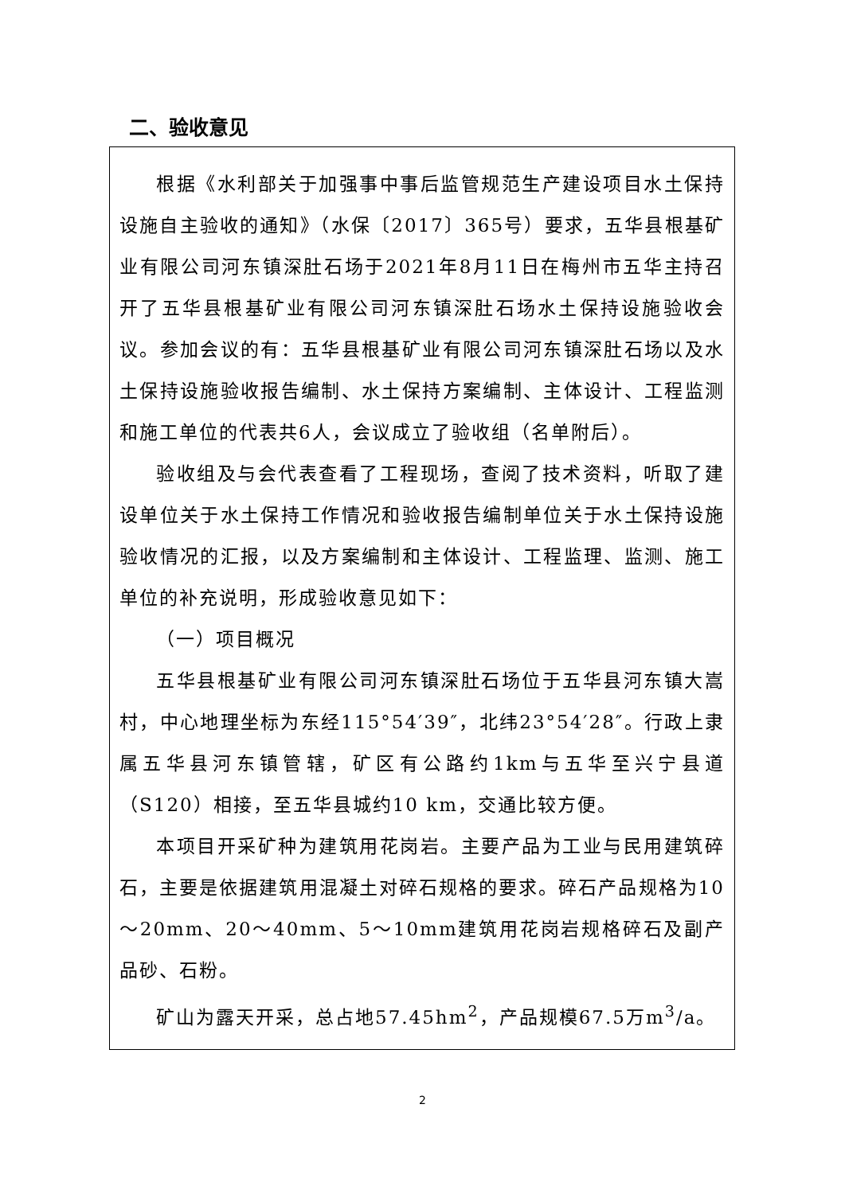二、验收意见
根据《水利部关于加强事中事后监管规范生产建设项目水土保持设施自主验收的通知》（水保〔2017〕365号）要求，五华县根基矿业有限公司河东镇深肚石场于2021年8月11日在梅州市五华主持召开了五华县根基矿业有限公司河东镇深肚石场水土保持设施验收会议。参加会议的有：五华县根基矿业有限公司河东镇深肚石场以及水土保持设施验收报告编制、水土保持方案编制、主体设计、工程监测和施工单位的代表共6人，会议成立了验收组（名单附后）。
验收组及与会代表查看了工程现场，查阅了技术资料，听取了建设单位关于水土保持工作情况和验收报告编制单位关于水土保持设施验收情况的汇报，以及方案编制和主体设计、工程监理、监测、施工单位的补充说明，形成验收意见如下：
（一）项目概况
五华县根基矿业有限公司河东镇深肚石场位于五华县河东镇大嵩村，中心地理坐标为东经115°54′39″，北纬23°54′28″。行政上隶属五华县河东镇管辖，矿区有公路约1km与五华至兴宁县道（S120）相接，至五华县城约10 km，交通比较方便。
本项目开采矿种为建筑用花岗岩。主要产品为工业与民用建筑碎石，主要是依据建筑用混凝土对碎石规格的要求。碎石产品规格为10～20mm、20～40mm、5～10mm建筑用花岗岩规格碎石及副产品砂、石粉。
矿山为露天开采，总占地57.45hm<sup>2</sup>，产品规模67.5万m<sup>3</sup>/a。
2